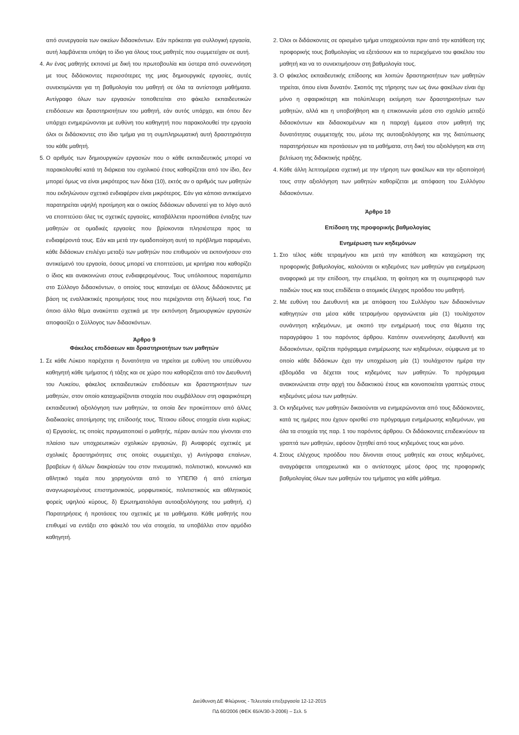από συνεργασία των οικείων διδασκόντων. Εάν πρόκειται για συλλογική εργασία, αυτή λαμβάνεται υπόψη το ίδιο για όλους τους μαθητές που συμμετείχαν σε αυτή.
4. Αν ένας μαθητής εκπονεί με δική του πρωτοβουλία και ύστερα από συνεννόηση με τους διδάσκοντες περισσότερες της μιας δημιουργικές εργασίες, αυτές συνεκτιμώνται για τη βαθμολογία του μαθητή σε όλα τα αντίστοιχα μαθήματα. Αντίγραφο όλων των εργασιών τοποθετείται στο φάκελο εκπαιδευτικών επιδόσεων και δραστηριοτήτων του μαθητή, εάν αυτός υπάρχει, και όπου δεν υπάρχει ενημερώνονται με ευθύνη του καθηγητή που παρακολουθεί την εργασία όλοι οι διδάσκοντες στο ίδιο τμήμα για τη συμπληρωματική αυτή δραστηριότητα του κάθε μαθητή.
5. Ο αριθμός των δημιουργικών εργασιών που ο κάθε εκπαιδευτικός μπορεί να παρακολουθεί κατά τη διάρκεια του σχολικού έτους καθορίζεται από τον ίδιο, δεν μπορεί όμως να είναι μικρότερος των δέκα (10), εκτός αν ο αριθμός των μαθητών που εκδηλώνουν σχετικό ενδιαφέρον είναι μικρότερος. Εάν για κάποιο αντικείμενο παρατηρείται υψηλή προτίμηση και ο οικείος διδάσκων αδυνατεί για το λόγο αυτό να εποπτεύσει όλες τις σχετικές εργασίες, καταβάλλεται προσπάθεια ένταξης των μαθητών σε ομαδικές εργασίες που βρίσκονται πλησιέστερα προς τα ενδιαφέροντά τους. Εάν και μετά την ομαδοποίηση αυτή το πρόβλημα παραμένει, κάθε διδάσκων επιλέγει μεταξύ των μαθητών που επιθυμούν να εκπονήσουν στο αντικείμενό του εργασία, όσους μπορεί να εποπτεύσει, με κριτήρια που καθορίζει ο ίδιος και ανακοινώνει στους ενδιαφερομένους. Τους υπόλοιπους παραπέμπει στο Σύλλογο διδασκόντων, ο οποίος τους κατανέμει σε άλλους διδάσκοντες με βάση τις εναλλακτικές προτιμήσεις τους που περιέχονται στη δήλωσή τους. Για όποιο άλλο θέμα ανακύπτει σχετικά με την εκπόνηση δημιουργικών εργασιών αποφασίζει ο Σύλλογος των διδασκόντων.
Άρθρο 9
Φάκελος επιδόσεων και δραστηριοτήτων των μαθητών
1. Σε κάθε Λύκειο παρέχεται η δυνατότητα να τηρείται με ευθύνη του υπεύθυνου καθηγητή κάθε τμήματος ή τάξης και σε χώρο που καθορίζεται από τον Διευθυντή του Λυκείου, φάκελος εκπαιδευτικών επιδόσεων και δραστηριοτήτων των μαθητών, στον οποίο καταχωρίζονται στοιχεία που συμβάλλουν στη σφαιρικότερη εκπαιδευτική αξιολόγηση των μαθητών, τα οποία δεν προκύπτουν από άλλες διαδικασίες αποτίμησης της επίδοσής τους. Τέτοιου είδους στοιχεία είναι κυρίως: α) Εργασίες, τις οποίες πραγματοποιεί ο μαθητής, πέραν αυτών που γίνονται στο πλαίσιο των υποχρεωτικών σχολικών εργασιών, β) Αναφορές σχετικές με σχολικές δραστηριότητες στις οποίες συμμετέχει, γ) Αντίγραφα επαίνων, βραβείων ή άλλων διακρίσεών του στον πνευματικό, πολιτιστικό, κοινωνικό και αθλητικό τομέα που χορηγούνται από το ΥΠΕΠΘ ή από επίσημα αναγνωρισμένους επιστημονικούς, μορφωτικούς, πολιτιστικούς και αθλητικούς φορείς υψηλού κύρους, δ) Ερωτηματολόγια αυτοαξιολόγησης του μαθητή, ε) Παρατηρήσεις ή προτάσεις του σχετικές με τα μαθήματα. Κάθε μαθητής που επιθυμεί να εντάξει στο φάκελό του νέα στοιχεία, τα υποβάλλει στον αρμόδιο καθηγητή.
2. Όλοι οι διδάσκοντες σε ορισμένο τμήμα υποχρεούνται πριν από την κατάθεση της προφορικής τους βαθμολογίας να εξετάσουν και το περιεχόμενο του φακέλου του μαθητή και να το συνεκτιμήσουν στη βαθμολογία τους.
3. Ο φάκελος εκπαιδευτικής επίδοσης και λοιπών δραστηριοτήτων των μαθητών τηρείται, όπου είναι δυνατόν. Σκοπός της τήρησης των ως άνω φακέλων είναι όχι μόνο η σφαιρικότερη και πολύπλευρη εκτίμηση των δραστηριοτήτων των μαθητών, αλλά και η υποβοήθηση και η επικοινωνία μέσα στο σχολείο μεταξύ διδασκόντων και διδασκομένων και η παροχή έμμεσα στον μαθητή της δυνατότητας συμμετοχής του, μέσω της αυτοαξιολόγησης και της διατύπωσης παρατηρήσεων και προτάσεων για τα μαθήματα, στη δική του αξιολόγηση και στη βελτίωση της διδακτικής πράξης.
4. Κάθε άλλη λεπτομέρεια σχετική με την τήρηση των φακέλων και την αξιοποίησή τους στην αξιολόγηση των μαθητών καθορίζεται με απόφαση του Συλλόγου διδασκόντων.
Άρθρο 10
Επίδοση της προφορικής βαθμολογίας
Ενημέρωση των κηδεμόνων
1. Στο τέλος κάθε τετραμήνου και μετά την κατάθεση και καταχώριση της προφορικής βαθμολογίας, καλούνται οι κηδεμόνες των μαθητών για ενημέρωση αναφορικά με την επίδοση, την επιμέλεια, τη φοίτηση και τη συμπεριφορά των παιδιών τους και τους επιδίδεται ο ατομικός έλεγχος προόδου του μαθητή.
2. Με ευθύνη του Διευθυντή και με απόφαση του Συλλόγου των διδασκόντων καθηγητών στα μέσα κάθε τετραμήνου οργανώνεται μία (1) τουλάχιστον συνάντηση κηδεμόνων, με σκοπό την ενημέρωσή τους στα θέματα της παραγράφου 1 του παρόντος άρθρου. Κατόπιν συνεννόησης Διευθυντή και διδασκόντων, ορίζεται πρόγραμμα ενημέρωσης των κηδεμόνων, σύμφωνα με το οποίο κάθε διδάσκων έχει την υποχρέωση μία (1) τουλάχιστον ημέρα την εβδομάδα να δέχεται τους κηδεμόνες των μαθητών. Το πρόγραμμα ανακοινώνεται στην αρχή του διδακτικού έτους και κοινοποιείται γραπτώς στους κηδεμόνες μέσω των μαθητών.
3. Οι κηδεμόνες των μαθητών δικαιούνται να ενημερώνονται από τους διδάσκοντες, κατά τις ημέρες που έχουν ορισθεί στο πρόγραμμα ενημέρωσης κηδεμόνων, για όλα τα στοιχεία της παρ. 1 του παρόντος άρθρου. Οι διδάσκοντες επιδεικνύουν τα γραπτά των μαθητών, εφόσον ζητηθεί από τους κηδεμόνες τους και μόνο.
4. Στους ελέγχους προόδου που δίνονται στους μαθητές και στους κηδεμόνες, αναγράφεται υποχρεωτικά και ο αντίστοιχος μέσος όρος της προφορικής βαθμολογίας όλων των μαθητών του τμήματος για κάθε μάθημα.
Διεύθυνση ΔΕ Φλώρινας - Τελευταία επεξεργασία 12-12-2015
ΠΔ 60/2006 (ΦΕΚ 65/Α/30-3-2006) – Σελ. 5